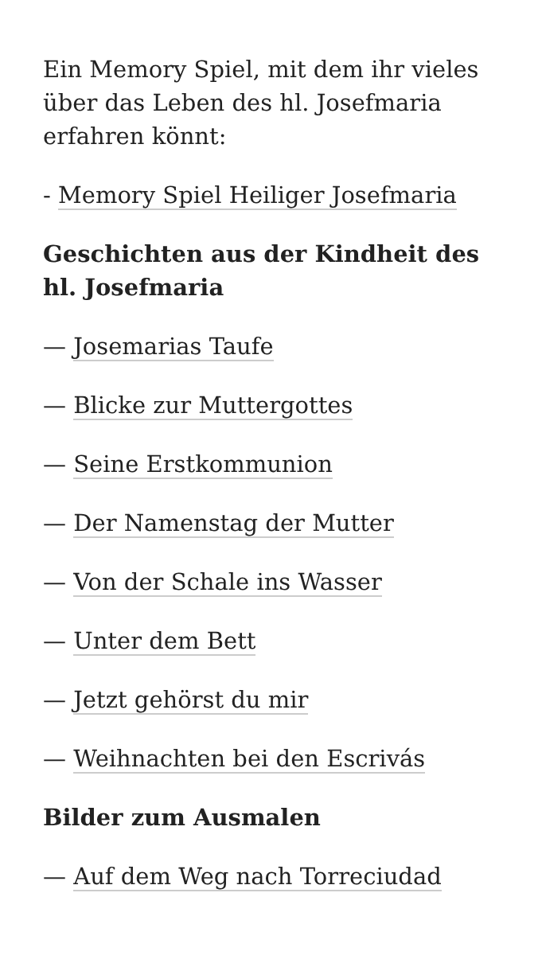Ein Memory Spiel, mit dem ihr vieles über das Leben des hl. Josefmaria erfahren könnt:
- Memory Spiel Heiliger Josefmaria
Geschichten aus der Kindheit des hl. Josefmaria
— Josemarias Taufe
— Blicke zur Muttergottes
— Seine Erstkommunion
— Der Namenstag der Mutter
— Von der Schale ins Wasser
— Unter dem Bett
— Jetzt gehörst du mir
— Weihnachten bei den Escrivás
Bilder zum Ausmalen
— Auf dem Weg nach Torreciudad